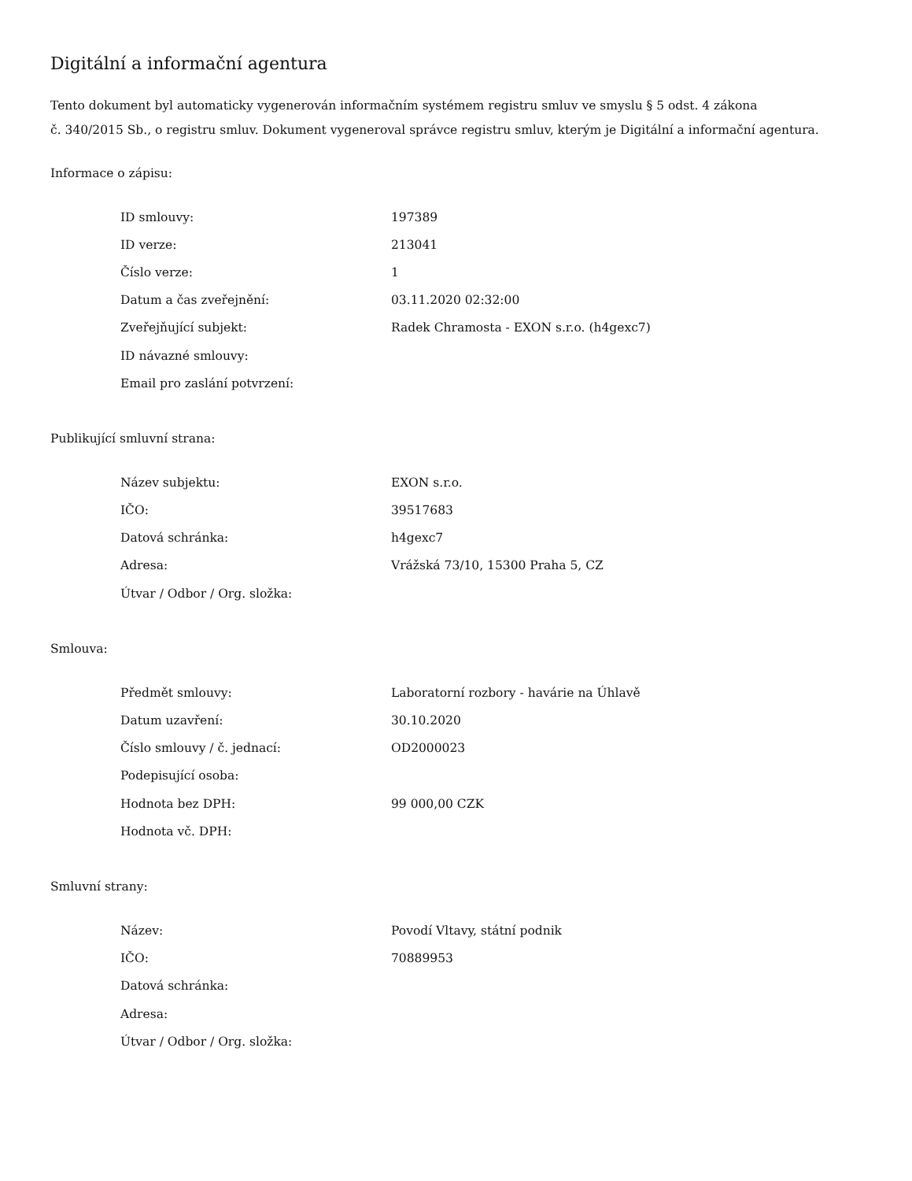Digitální a informační agentura
Tento dokument byl automaticky vygenerován informačním systémem registru smluv ve smyslu § 5 odst. 4 zákona
č. 340/2015 Sb., o registru smluv. Dokument vygeneroval správce registru smluv, kterým je Digitální a informační agentura.
Informace o zápisu:
| ID smlouvy: | 197389 |
| ID verze: | 213041 |
| Číslo verze: | 1 |
| Datum a čas zveřejnění: | 03.11.2020 02:32:00 |
| Zveřejňující subjekt: | Radek Chramosta - EXON s.r.o. (h4gexc7) |
| ID návazné smlouvy: | |
| Email pro zaslání potvrzení: | |
Publikující smluvní strana:
| Název subjektu: | EXON s.r.o. |
| IČO: | 39517683 |
| Datová schránka: | h4gexc7 |
| Adresa: | Vrážská 73/10, 15300 Praha 5, CZ |
| Útvar / Odbor / Org. složka: | |
Smlouva:
| Předmět smlouvy: | Laboratorní rozbory - havárie na Úhlavě |
| Datum uzavření: | 30.10.2020 |
| Číslo smlouvy / č. jednací: | OD2000023 |
| Podepisující osoba: | |
| Hodnota bez DPH: | 99 000,00 CZK |
| Hodnota vč. DPH: | |
Smluvní strany:
| Název: | Povodí Vltavy, státní podnik |
| IČO: | 70889953 |
| Datová schránka: | |
| Adresa: | |
| Útvar / Odbor / Org. složka: | |